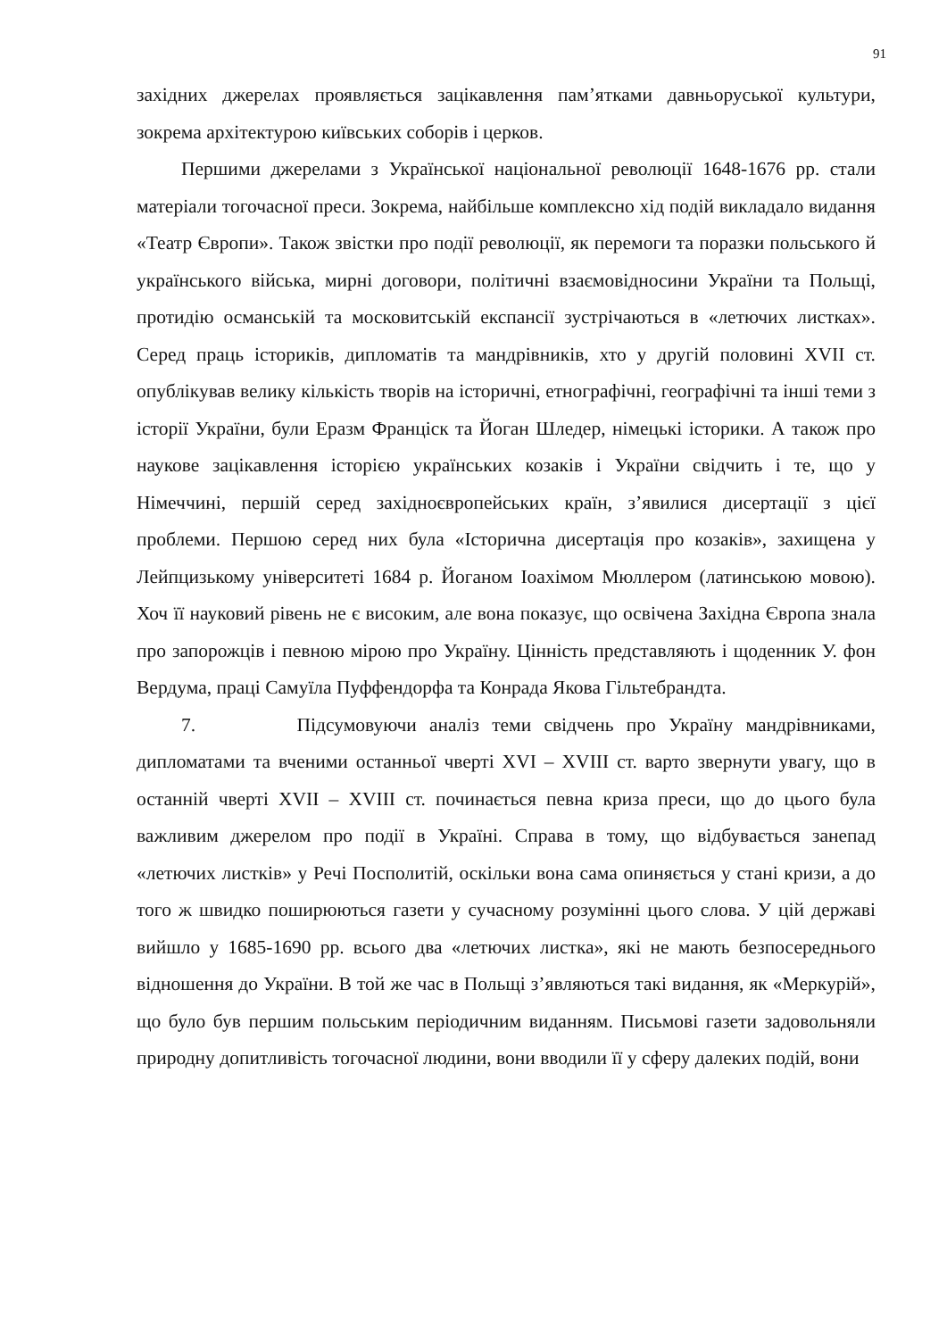91
західних джерелах проявляється зацікавлення пам’ятками давньоруської культури, зокрема архітектурою київських соборів і церков.
Першими джерелами з Української національної революції 1648-1676 рр. стали матеріали тогочасної преси. Зокрема, найбільше комплексно хід подій викладало видання «Театр Європи». Також звістки про події революції, як перемоги та поразки польського й українського війська, мирні договори, політичні взаємовідносини України та Польщі, протидію османській та московитській експансії зустрічаються в «летючих листках». Серед праць істориків, дипломатів та мандрівників, хто у другій половині XVII ст. опублікував велику кількість творів на історичні, етнографічні, географічні та інші теми з історії України, були Еразм Франціск та Йоган Шледер, німецькі історики. А також про наукове зацікавлення історією українських козаків і України свідчить і те, що у Німеччині, першій серед західноєвропейських країн, з’явилися дисертації з цієї проблеми. Першою серед них була «Історична дисертація про козаків», захищена у Лейпцизькому університеті 1684 р. Йоганом Іоахімом Мюллером (латинською мовою). Хоч її науковий рівень не є високим, але вона показує, що освічена Західна Європа знала про запорожців і певною мірою про Україну. Цінність представляють і щоденник У. фон Вердума, праці Самуїла Пуффендорфа та Конрада Якова Гільтебрандта.
7. Підсумовуючи аналіз теми свідчень про Україну мандрівниками, дипломатами та вченими останньої чверті XVI – XVIII ст. варто звернути увагу, що в останній чверті XVII – XVIII ст. починається певна криза преси, що до цього була важливим джерелом про події в Україні. Справа в тому, що відбувається занепад «летючих листків» у Речі Посполитій, оскільки вона сама опиняється у стані кризи, а до того ж швидко поширюються газети у сучасному розумінні цього слова. У цій державі вийшло у 1685-1690 рр. всього два «летючих листка», які не мають безпосереднього відношення до України. В той же час в Польщі з’являються такі видання, як «Меркурій», що було був першим польським періодичним виданням. Письмові газети задовольняли природну допитливість тогочасної людини, вони вводили її у сферу далеких подій, вони